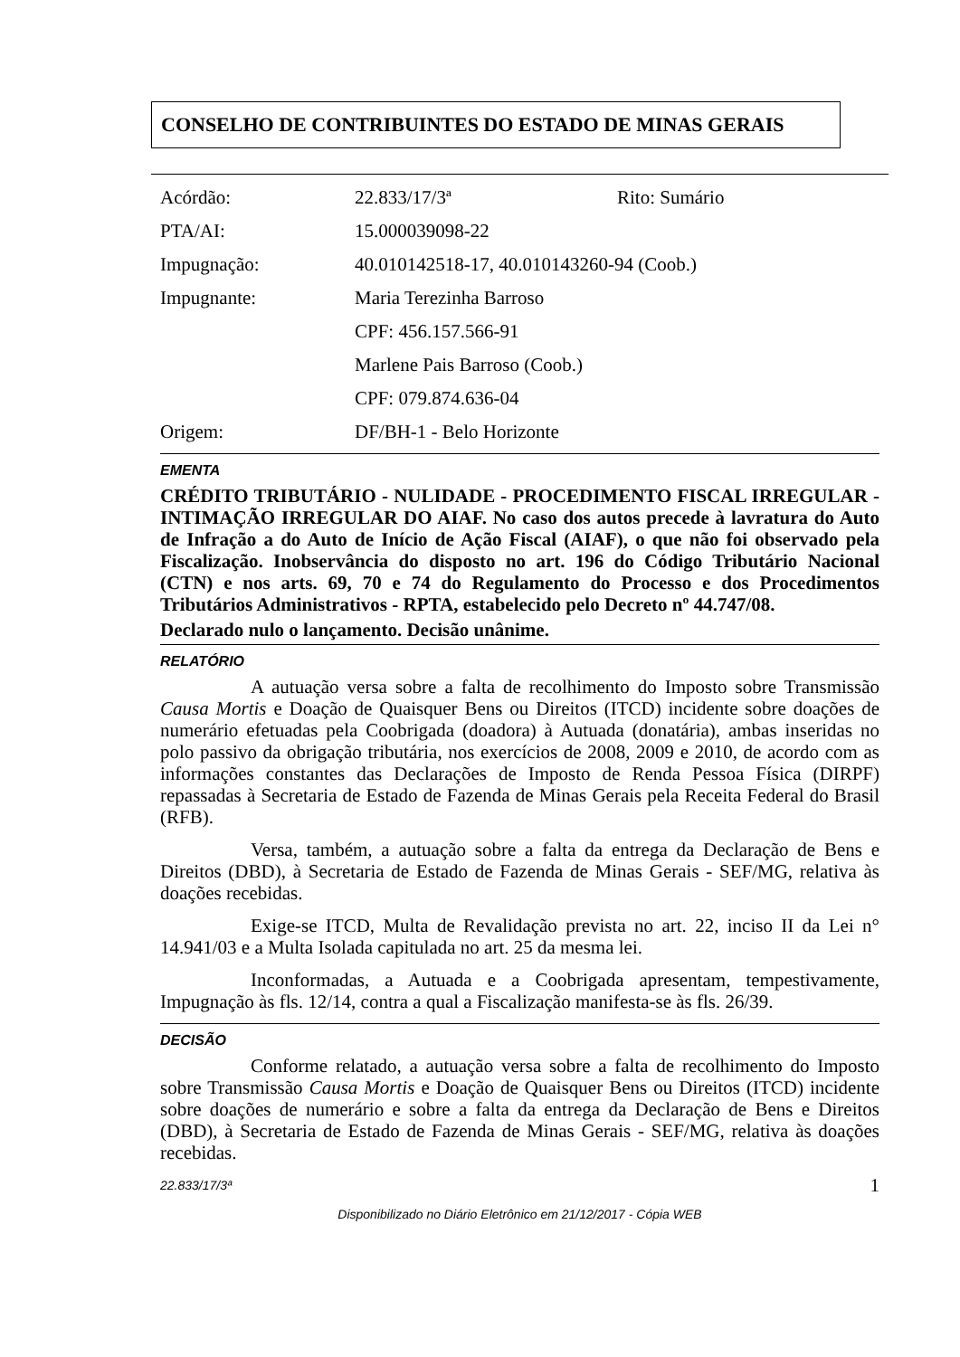CONSELHO DE CONTRIBUINTES DO ESTADO DE MINAS GERAIS
| Acórdão: | 22.833/17/3ª | Rito: Sumário |
| PTA/AI: | 15.000039098-22 | |
| Impugnação: | 40.010142518-17, 40.010143260-94 (Coob.) | |
| Impugnante: | Maria Terezinha Barroso | |
| | CPF: 456.157.566-91 | |
| | Marlene Pais Barroso (Coob.) | |
| | CPF: 079.874.636-04 | |
| Origem: | DF/BH-1 - Belo Horizonte | |
EMENTA
CRÉDITO TRIBUTÁRIO - NULIDADE - PROCEDIMENTO FISCAL IRREGULAR - INTIMAÇÃO IRREGULAR DO AIAF. No caso dos autos precede à lavratura do Auto de Infração a do Auto de Início de Ação Fiscal (AIAF), o que não foi observado pela Fiscalização. Inobservância do disposto no art. 196 do Código Tributário Nacional (CTN) e nos arts. 69, 70 e 74 do Regulamento do Processo e dos Procedimentos Tributários Administrativos - RPTA, estabelecido pelo Decreto nº 44.747/08.
Declarado nulo o lançamento. Decisão unânime.
RELATÓRIO
A autuação versa sobre a falta de recolhimento do Imposto sobre Transmissão Causa Mortis e Doação de Quaisquer Bens ou Direitos (ITCD) incidente sobre doações de numerário efetuadas pela Coobrigada (doadora) à Autuada (donatária), ambas inseridas no polo passivo da obrigação tributária, nos exercícios de 2008, 2009 e 2010, de acordo com as informações constantes das Declarações de Imposto de Renda Pessoa Física (DIRPF) repassadas à Secretaria de Estado de Fazenda de Minas Gerais pela Receita Federal do Brasil (RFB).
Versa, também, a autuação sobre a falta da entrega da Declaração de Bens e Direitos (DBD), à Secretaria de Estado de Fazenda de Minas Gerais - SEF/MG, relativa às doações recebidas.
Exige-se ITCD, Multa de Revalidação prevista no art. 22, inciso II da Lei n° 14.941/03 e a Multa Isolada capitulada no art. 25 da mesma lei.
Inconformadas, a Autuada e a Coobrigada apresentam, tempestivamente, Impugnação às fls. 12/14, contra a qual a Fiscalização manifesta-se às fls. 26/39.
DECISÃO
Conforme relatado, a autuação versa sobre a falta de recolhimento do Imposto sobre Transmissão Causa Mortis e Doação de Quaisquer Bens ou Direitos (ITCD) incidente sobre doações de numerário e sobre a falta da entrega da Declaração de Bens e Direitos (DBD), à Secretaria de Estado de Fazenda de Minas Gerais - SEF/MG, relativa às doações recebidas.
22.833/17/3ª 1
Disponibilizado no Diário Eletrônico em 21/12/2017 - Cópia WEB